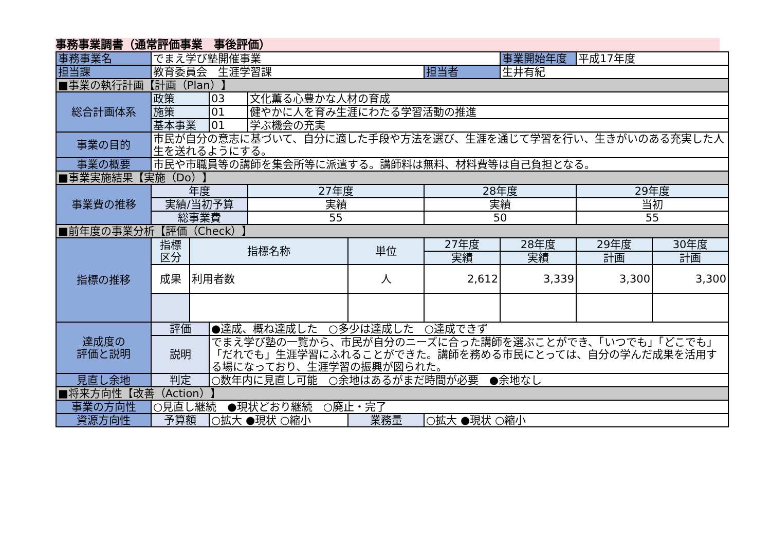事務事業調書（通常評価事業　事後評価）
| 事務事業名 | でまえ学び塾開催事業 | | | | | | 事業開始年度 | 平成17年度 | |
| 担当課 | 教育委員会 生涯学習課 | | | | | 担当者 | 生井有紀 | | |
| ■事業の執行計画【計画（Plan）】 | | | | | | | | | |
| 総合計画体系 | 政策 | | 03 | 文化薫る心豊かな人材の育成 | | | | | |
| | 施策 | | 01 | 健やかに人を育み生涯にわたる学習活動の推進 | | | | | |
| | 基本事業 | | 01 | 学ぶ機会の充実 | | | | | |
| 事業の目的 | 市民が自分の意志に基づいて、自分に適した手段や方法を選び、生涯を通じて学習を行い、生きがいのある充実した人生を送れるようにする。 | | | | | | | | |
| 事業の概要 | 市民や市職員等の講師を集会所等に派遣する。講師料は無料、材料費等は自己負担となる。 | | | | | | | | |
| ■事業実施結果【実施（Do）】 | | | | | | | | | |
| 事業費の推移 | 年度 | | | 27年度 | | 28年度 | | 29年度 | |
| | 実績/当初予算 | | | 実績 | | 実績 | | 当初 | |
| | 総事業費 | | | 55 | | 50 | | 55 | |
| ■前年度の事業分析【評価（Check）】 | | | | | | | | | |
| 指標の推移 | 指標 区分 | 指標名称 | | | 単位 | 27年度 | 28年度 | 29年度 | 30年度 |
| | | | | | | 実績 | 実績 | 計画 | 計画 |
| | 成果 | 利用者数 | | | 人 | 2,612 | 3,339 | 3,300 | 3,300 |
| 達成度の 評価と説明 | 評価 | | ●達成、概ね達成した ○多少は達成した ○達成できず | | | | | | |
| | 説明 | | でまえ学び塾の一覧から、市民が自分のニーズに合った講師を選ぶことができ、「いつでも」「どこでも」「だれでも」生涯学習にふれることができた。講師を務める市民にとっては、自分の学んだ成果を活用する場になっており、生涯学習の振興が図られた。 | | | | | | |
| 見直し余地 | 判定 | | ○数年内に見直し可能 ○余地はあるがまだ時間が必要 ●余地なし | | | | | | |
| ■将来方向性【改善（Action）】 | | | | | | | | | |
| 事業の方向性 | ○見直し継続 ●現状どおり継続 ○廃止・完了 | | | | | | | | |
| 資源方向性 | 予算額 | | ○拡大 ●現状 ○縮小 | | 業務量 | ○拡大 ●現状 ○縮小 | | | |